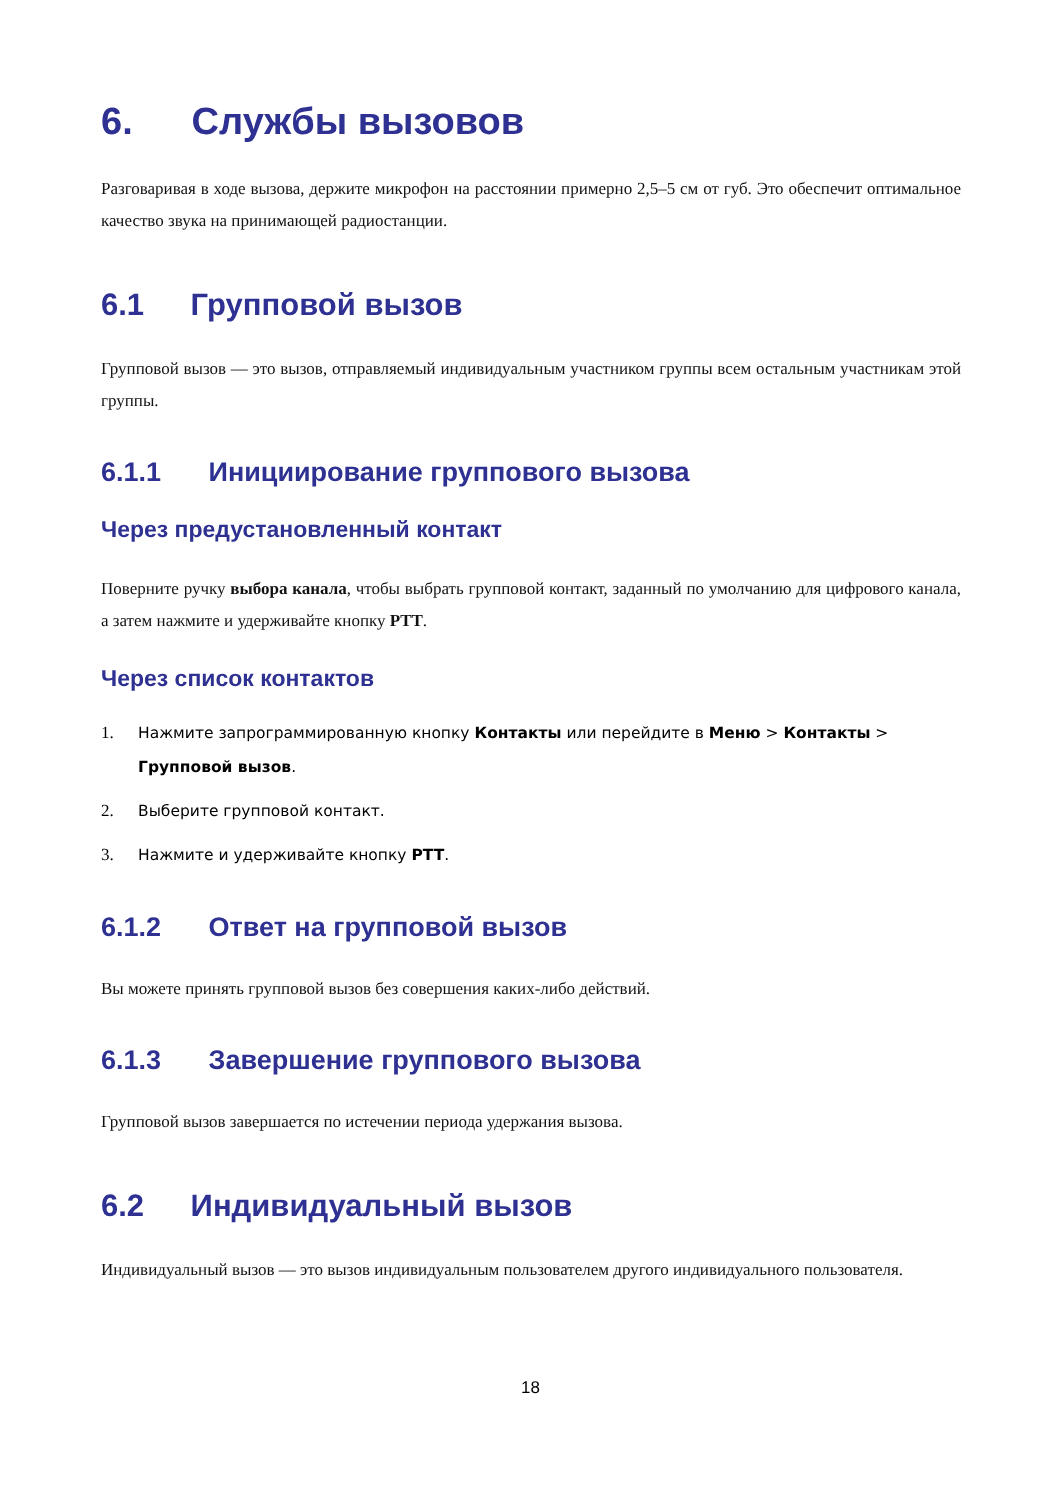6. Службы вызовов
Разговаривая в ходе вызова, держите микрофон на расстоянии примерно 2,5–5 см от губ. Это обеспечит оптимальное качество звука на принимающей радиостанции.
6.1 Групповой вызов
Групповой вызов — это вызов, отправляемый индивидуальным участником группы всем остальным участникам этой группы.
6.1.1 Инициирование группового вызова
Через предустановленный контакт
Поверните ручку выбора канала, чтобы выбрать групповой контакт, заданный по умолчанию для цифрового канала, а затем нажмите и удерживайте кнопку PTT.
Через список контактов
1. Нажмите запрограммированную кнопку Контакты или перейдите в Меню > Контакты > Групповой вызов.
2. Выберите групповой контакт.
3. Нажмите и удерживайте кнопку PTT.
6.1.2 Ответ на групповой вызов
Вы можете принять групповой вызов без совершения каких-либо действий.
6.1.3 Завершение группового вызова
Групповой вызов завершается по истечении периода удержания вызова.
6.2 Индивидуальный вызов
Индивидуальный вызов — это вызов индивидуальным пользователем другого индивидуального пользователя.
18